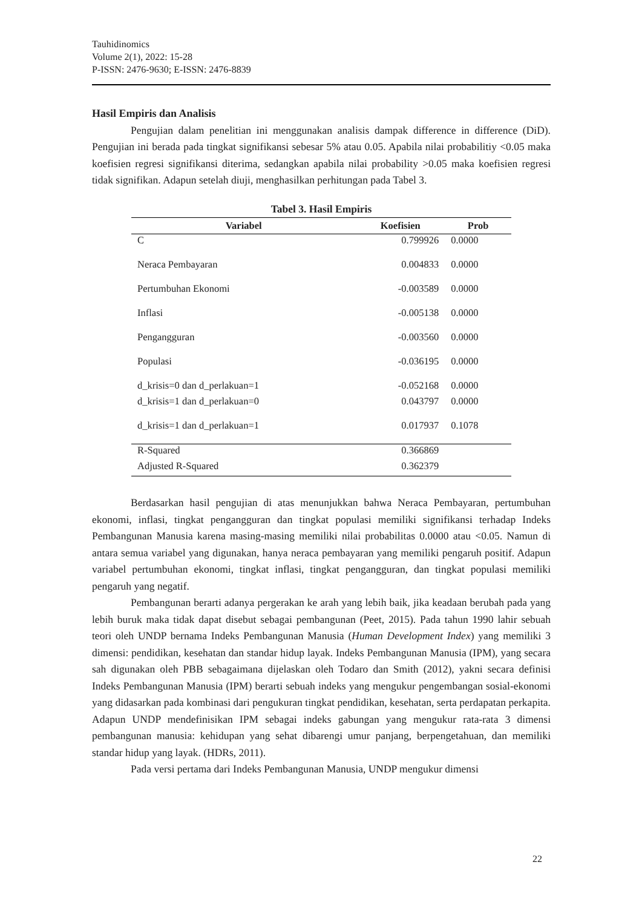Tauhidinomics
Volume 2(1), 2022: 15-28
P-ISSN: 2476-9630; E-ISSN: 2476-8839
Hasil Empiris dan Analisis
Pengujian dalam penelitian ini menggunakan analisis dampak difference in difference (DiD). Pengujian ini berada pada tingkat signifikansi sebesar 5% atau 0.05. Apabila nilai probabilitiy <0.05 maka koefisien regresi signifikansi diterima, sedangkan apabila nilai probability >0.05 maka koefisien regresi tidak signifikan. Adapun setelah diuji, menghasilkan perhitungan pada Tabel 3.
Tabel 3. Hasil Empiris
| Variabel | Koefisien | Prob |
| --- | --- | --- |
| C | 0.799926 | 0.0000 |
| Neraca Pembayaran | 0.004833 | 0.0000 |
| Pertumbuhan Ekonomi | -0.003589 | 0.0000 |
| Inflasi | -0.005138 | 0.0000 |
| Pengangguran | -0.003560 | 0.0000 |
| Populasi | -0.036195 | 0.0000 |
| d_krisis=0 dan d_perlakuan=1 | -0.052168 | 0.0000 |
| d_krisis=1 dan d_perlakuan=0 | 0.043797 | 0.0000 |
| d_krisis=1 dan d_perlakuan=1 | 0.017937 | 0.1078 |
| R-Squared | 0.366869 | |
| Adjusted R-Squared | 0.362379 | |
Berdasarkan hasil pengujian di atas menunjukkan bahwa Neraca Pembayaran, pertumbuhan ekonomi, inflasi, tingkat pengangguran dan tingkat populasi memiliki signifikansi terhadap Indeks Pembangunan Manusia karena masing-masing memiliki nilai probabilitas 0.0000 atau <0.05. Namun di antara semua variabel yang digunakan, hanya neraca pembayaran yang memiliki pengaruh positif. Adapun variabel pertumbuhan ekonomi, tingkat inflasi, tingkat pengangguran, dan tingkat populasi memiliki pengaruh yang negatif.
Pembangunan berarti adanya pergerakan ke arah yang lebih baik, jika keadaan berubah pada yang lebih buruk maka tidak dapat disebut sebagai pembangunan (Peet, 2015). Pada tahun 1990 lahir sebuah teori oleh UNDP bernama Indeks Pembangunan Manusia (Human Development Index) yang memiliki 3 dimensi: pendidikan, kesehatan dan standar hidup layak. Indeks Pembangunan Manusia (IPM), yang secara sah digunakan oleh PBB sebagaimana dijelaskan oleh Todaro dan Smith (2012), yakni secara definisi Indeks Pembangunan Manusia (IPM) berarti sebuah indeks yang mengukur pengembangan sosial-ekonomi yang didasarkan pada kombinasi dari pengukuran tingkat pendidikan, kesehatan, serta perdapatan perkapita. Adapun UNDP mendefinisikan IPM sebagai indeks gabungan yang mengukur rata-rata 3 dimensi pembangunan manusia: kehidupan yang sehat dibarengi umur panjang, berpengetahuan, dan memiliki standar hidup yang layak. (HDRs, 2011).
Pada versi pertama dari Indeks Pembangunan Manusia, UNDP mengukur dimensi
22